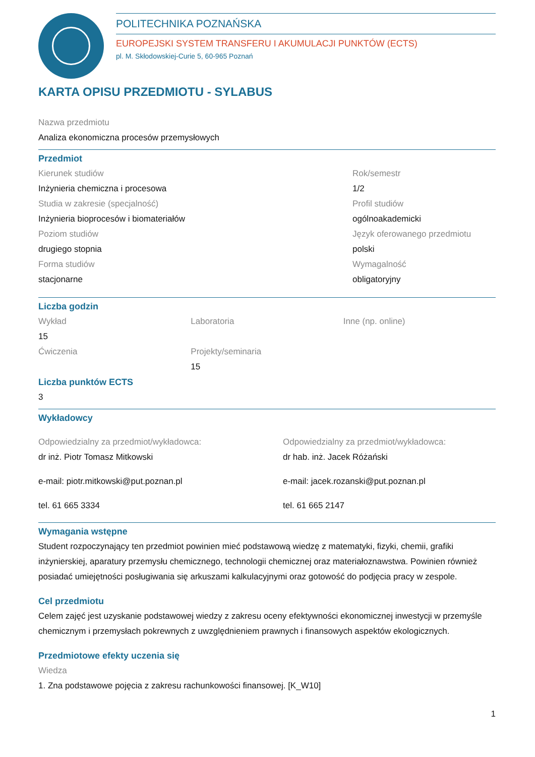POLITECHNIKA POZNAŃSKA
EUROPEJSKI SYSTEM TRANSFERU I AKUMULACJI PUNKTÓW (ECTS)
pl. M. Skłodowskiej-Curie 5, 60-965 Poznań
KARTA OPISU PRZEDMIOTU - SYLABUS
Nazwa przedmiotu
Analiza ekonomiczna procesów przemysłowych
Przedmiot
Kierunek studiów
Inżynieria chemiczna i procesowa
Studia w zakresie (specjalność)
Inżynieria bioprocesów i biomateriałów
Poziom studiów
drugiego stopnia
Forma studiów
stacjonarne
Rok/semestr
1/2
Profil studiów
ogólnoakademicki
Język oferowanego przedmiotu
polski
Wymagalność
obligatoryjny
Liczba godzin
Wykład
15
Ćwiczenia
Laboratoria
Projekty/seminaria
15
Inne (np. online)
Liczba punktów ECTS
3
Wykładowcy
Odpowiedzialny za przedmiot/wykładowca:
dr inż. Piotr Tomasz Mitkowski
e-mail: piotr.mitkowski@put.poznan.pl
tel. 61 665 3334
Odpowiedzialny za przedmiot/wykładowca:
dr hab. inż. Jacek Różański
e-mail: jacek.rozanski@put.poznan.pl
tel. 61 665 2147
Wymagania wstępne
Student rozpoczynający ten przedmiot powinien mieć podstawową wiedzę z matematyki, fizyki, chemii, grafiki inżynierskiej, aparatury przemysłu chemicznego, technologii chemicznej oraz materiałoznawstwa. Powinien również posiadać umiejętności posługiwania się arkuszami kalkulacyjnymi oraz gotowość do podjęcia pracy w zespole.
Cel przedmiotu
Celem zajęć jest uzyskanie podstawowej wiedzy z zakresu oceny efektywności ekonomicznej inwestycji w przemyśle chemicznym i przemysłach pokrewnych z uwzględnieniem prawnych i finansowych aspektów ekologicznych.
Przedmiotowe efekty uczenia się
Wiedza
1. Zna podstawowe pojęcia z zakresu rachunkowości finansowej. [K_W10]
1